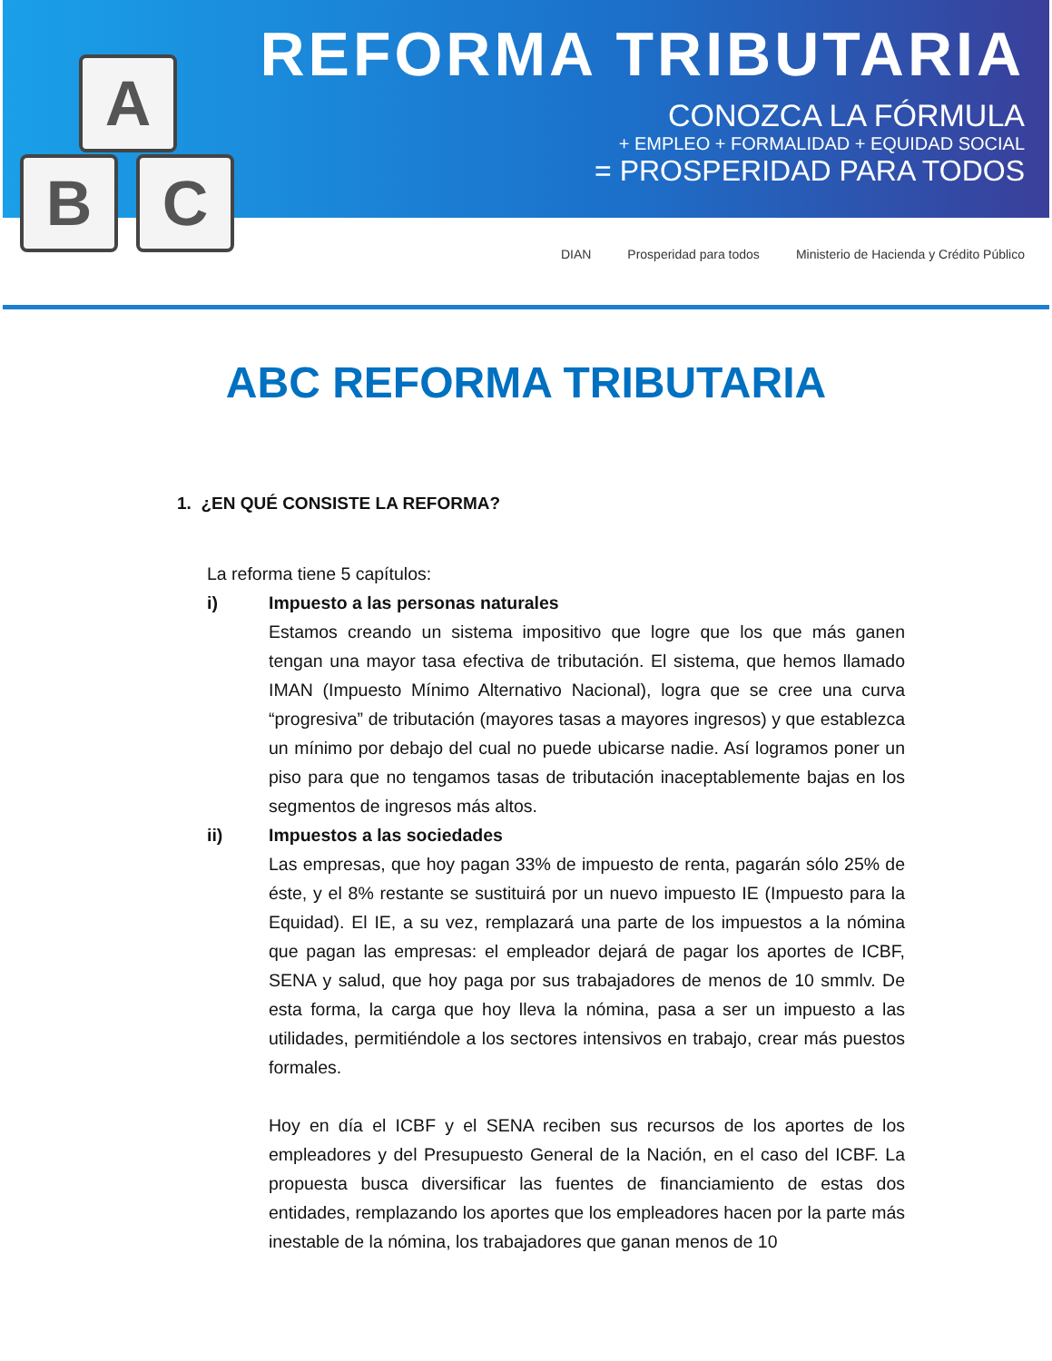A
B C
REFORMA TRIBUTARIA
CONOZCA LA FÓRMULA
+ EMPLEO + FORMALIDAD + EQUIDAD SOCIAL
= PROSPERIDAD PARA TODOS
DIAN Prosperidad para todos Ministerio de Hacienda y Crédito Público
ABC REFORMA TRIBUTARIA
1. ¿EN QUÉ CONSISTE LA REFORMA?
La reforma tiene 5 capítulos:
i) Impuesto a las personas naturales
Estamos creando un sistema impositivo que logre que los que más ganen tengan una mayor tasa efectiva de tributación. El sistema, que hemos llamado IMAN (Impuesto Mínimo Alternativo Nacional), logra que se cree una curva “progresiva” de tributación (mayores tasas a mayores ingresos) y que establezca un mínimo por debajo del cual no puede ubicarse nadie. Así logramos poner un piso para que no tengamos tasas de tributación inaceptablemente bajas en los segmentos de ingresos más altos.
ii) Impuestos a las sociedades
Las empresas, que hoy pagan 33% de impuesto de renta, pagarán sólo 25% de éste, y el 8% restante se sustituirá por un nuevo impuesto IE (Impuesto para la Equidad). El IE, a su vez, remplazará una parte de los impuestos a la nómina que pagan las empresas: el empleador dejará de pagar los aportes de ICBF, SENA y salud, que hoy paga por sus trabajadores de menos de 10 smmlv. De esta forma, la carga que hoy lleva la nómina, pasa a ser un impuesto a las utilidades, permitiéndole a los sectores intensivos en trabajo, crear más puestos formales.
Hoy en día el ICBF y el SENA reciben sus recursos de los aportes de los empleadores y del Presupuesto General de la Nación, en el caso del ICBF. La propuesta busca diversificar las fuentes de financiamiento de estas dos entidades, remplazando los aportes que los empleadores hacen por la parte más inestable de la nómina, los trabajadores que ganan menos de 10